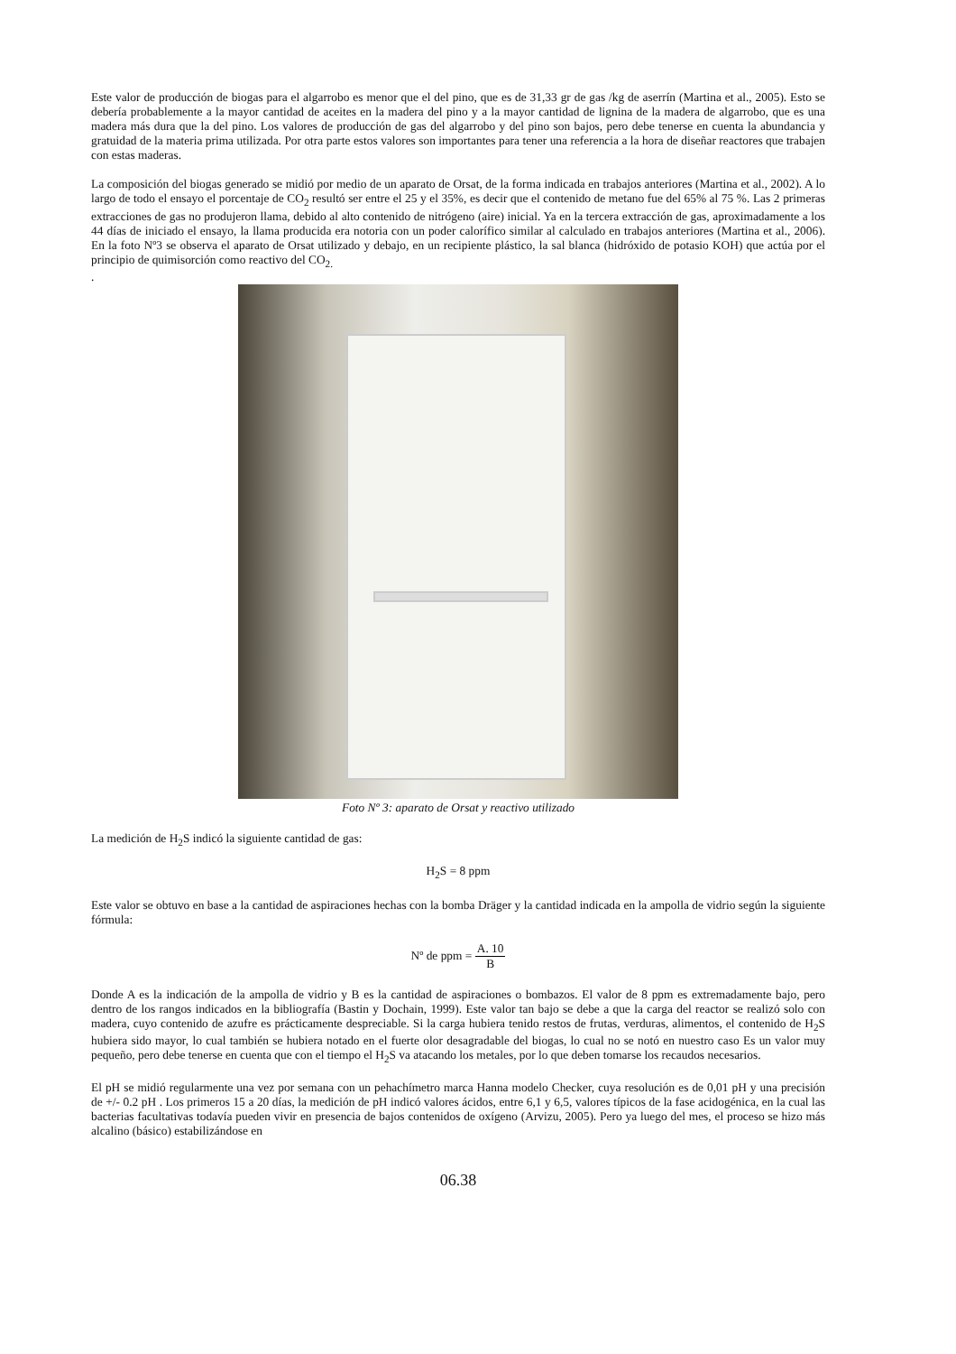Este valor de producción de biogas para el algarrobo es menor que el del pino, que es de 31,33 gr de gas /kg de aserrín (Martina et al., 2005). Esto se debería probablemente a la mayor cantidad de aceites en la madera del pino y a la mayor cantidad de lignina de la madera de algarrobo, que es una madera más dura que la del pino. Los valores de producción de gas del algarrobo y del pino son bajos, pero debe tenerse en cuenta la abundancia y gratuidad de la materia prima utilizada. Por otra parte estos valores son importantes para tener una referencia a la hora de diseñar reactores que trabajen con estas maderas.
La composición del biogas generado se midió por medio de un aparato de Orsat, de la forma indicada en trabajos anteriores (Martina et al., 2002). A lo largo de todo el ensayo el porcentaje de CO<sub>2</sub> resultó ser entre el 25 y el 35%, es decir que el contenido de metano fue del 65% al 75 %. Las 2 primeras extracciones de gas no produjeron llama, debido al alto contenido de nitrógeno (aire) inicial. Ya en la tercera extracción de gas, aproximadamente a los 44 días de iniciado el ensayo, la llama producida era notoria con un poder calorífico similar al calculado en trabajos anteriores (Martina et al., 2006). En la foto Nº3 se observa el aparato de Orsat utilizado y debajo, en un recipiente plástico, la sal blanca (hidróxido de potasio KOH) que actúa por el principio de quimisorción como reactivo del CO<sub>2.</sub>
.
Foto Nº 3: aparato de Orsat y reactivo utilizado
La medición de H<sub>2</sub>S indicó la siguiente cantidad de gas:
H<sub>2</sub>S = 8 ppm
Este valor se obtuvo en base a la cantidad de aspiraciones hechas con la bomba Dräger y la cantidad indicada en la ampolla de vidrio según la siguiente fórmula:
Nº de ppm = A. 10 B
Donde A es la indicación de la ampolla de vidrio y B es la cantidad de aspiraciones o bombazos. El valor de 8 ppm es extremadamente bajo, pero dentro de los rangos indicados en la bibliografía (Bastin y Dochain, 1999). Este valor tan bajo se debe a que la carga del reactor se realizó solo con madera, cuyo contenido de azufre es prácticamente despreciable. Si la carga hubiera tenido restos de frutas, verduras, alimentos, el contenido de H<sub>2</sub>S hubiera sido mayor, lo cual también se hubiera notado en el fuerte olor desagradable del biogas, lo cual no se notó en nuestro caso Es un valor muy pequeño, pero debe tenerse en cuenta que con el tiempo el H<sub>2</sub>S va atacando los metales, por lo que deben tomarse los recaudos necesarios.
El pH se midió regularmente una vez por semana con un pehachímetro marca Hanna modelo Checker, cuya resolución es de 0,01 pH y una precisión de +/- 0.2 pH . Los primeros 15 a 20 días, la medición de pH indicó valores ácidos, entre 6,1 y 6,5, valores típicos de la fase acidogénica, en la cual las bacterias facultativas todavía pueden vivir en presencia de bajos contenidos de oxígeno (Arvizu, 2005). Pero ya luego del mes, el proceso se hizo más alcalino (básico) estabilizándose en
06.38